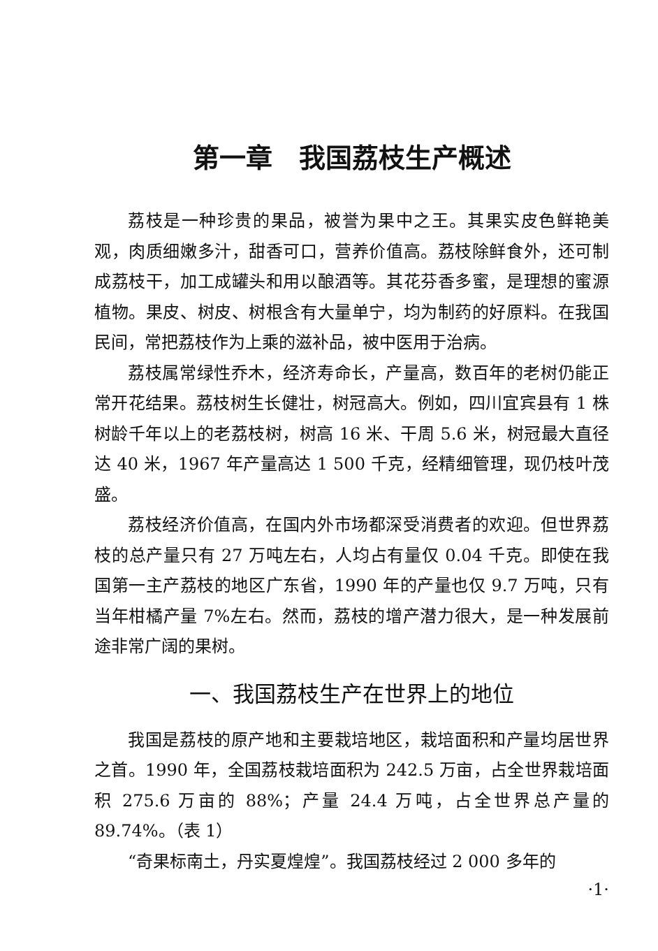第一章　我国荔枝生产概述
荔枝是一种珍贵的果品，被誉为果中之王。其果实皮色鲜艳美观，肉质细嫩多汁，甜香可口，营养价值高。荔枝除鲜食外，还可制成荔枝干，加工成罐头和用以酿酒等。其花芬香多蜜，是理想的蜜源植物。果皮、树皮、树根含有大量单宁，均为制药的好原料。在我国民间，常把荔枝作为上乘的滋补品，被中医用于治病。
荔枝属常绿性乔木，经济寿命长，产量高，数百年的老树仍能正常开花结果。荔枝树生长健壮，树冠高大。例如，四川宜宾县有 1 株树龄千年以上的老荔枝树，树高 16 米、干周 5.6 米，树冠最大直径达 40 米，1967 年产量高达 1 500 千克，经精细管理，现仍枝叶茂盛。
荔枝经济价值高，在国内外市场都深受消费者的欢迎。但世界荔枝的总产量只有 27 万吨左右，人均占有量仅 0.04 千克。即使在我国第一主产荔枝的地区广东省，1990 年的产量也仅 9.7 万吨，只有当年柑橘产量 7%左右。然而，荔枝的增产潜力很大，是一种发展前途非常广阔的果树。
一、我国荔枝生产在世界上的地位
我国是荔枝的原产地和主要栽培地区，栽培面积和产量均居世界之首。1990 年，全国荔枝栽培面积为 242.5 万亩，占全世界栽培面积 275.6 万亩的 88%；产量 24.4 万吨，占全世界总产量的 89.74%。（表 1）
“奇果标南土，丹实夏煌煌”。我国荔枝经过 2 000 多年的
·1·